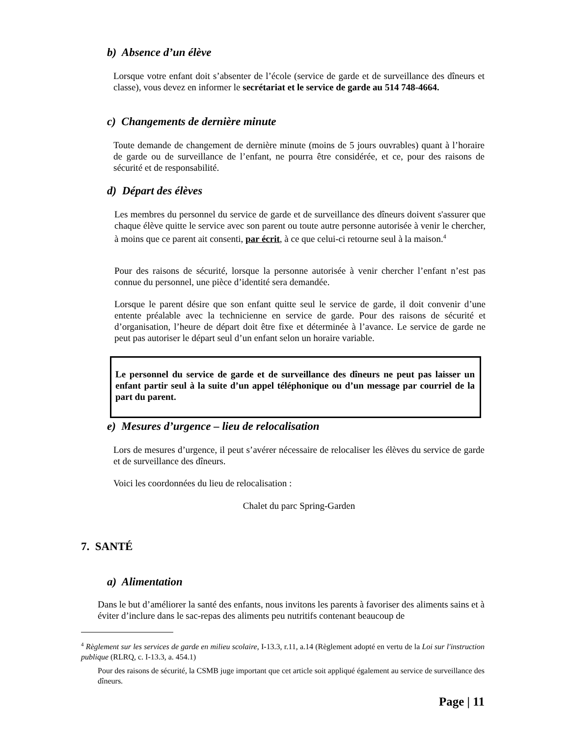b) Absence d’un élève
Lorsque votre enfant doit s’absenter de l’école (service de garde et de surveillance des dîneurs et classe), vous devez en informer le secrétariat et le service de garde au 514 748-4664.
c) Changements de dernière minute
Toute demande de changement de dernière minute (moins de 5 jours ouvrables) quant à l’horaire de garde ou de surveillance de l’enfant, ne pourra être considérée, et ce, pour des raisons de sécurité et de responsabilité.
d) Départ des élèves
Les membres du personnel du service de garde et de surveillance des dîneurs doivent s'assurer que chaque élève quitte le service avec son parent ou toute autre personne autorisée à venir le chercher, à moins que ce parent ait consenti, par écrit, à ce que celui-ci retourne seul à la maison.<sup>4</sup>
Pour des raisons de sécurité, lorsque la personne autorisée à venir chercher l’enfant n’est pas connue du personnel, une pièce d’identité sera demandée.
Lorsque le parent désire que son enfant quitte seul le service de garde, il doit convenir d’une entente préalable avec la technicienne en service de garde. Pour des raisons de sécurité et d’organisation, l’heure de départ doit être fixe et déterminée à l’avance. Le service de garde ne peut pas autoriser le départ seul d’un enfant selon un horaire variable.
Le personnel du service de garde et de surveillance des dîneurs ne peut pas laisser un enfant partir seul à la suite d’un appel téléphonique ou d’un message par courriel de la part du parent.
e) Mesures d’urgence – lieu de relocalisation
Lors de mesures d’urgence, il peut s’avérer nécessaire de relocaliser les élèves du service de garde et de surveillance des dîneurs.
Voici les coordonnées du lieu de relocalisation :
Chalet du parc Spring-Garden
7. SANTÉ
a) Alimentation
Dans le but d’améliorer la santé des enfants, nous invitons les parents à favoriser des aliments sains et à éviter d’inclure dans le sac-repas des aliments peu nutritifs contenant beaucoup de
<sup>4</sup> Règlement sur les services de garde en milieu scolaire, I-13.3, r.11, a.14 (Règlement adopté en vertu de la Loi sur l'instruction publique (RLRQ, c. I-13.3, a. 454.1)
Pour des raisons de sécurité, la CSMB juge important que cet article soit appliqué également au service de surveillance des dîneurs.
Page | 11